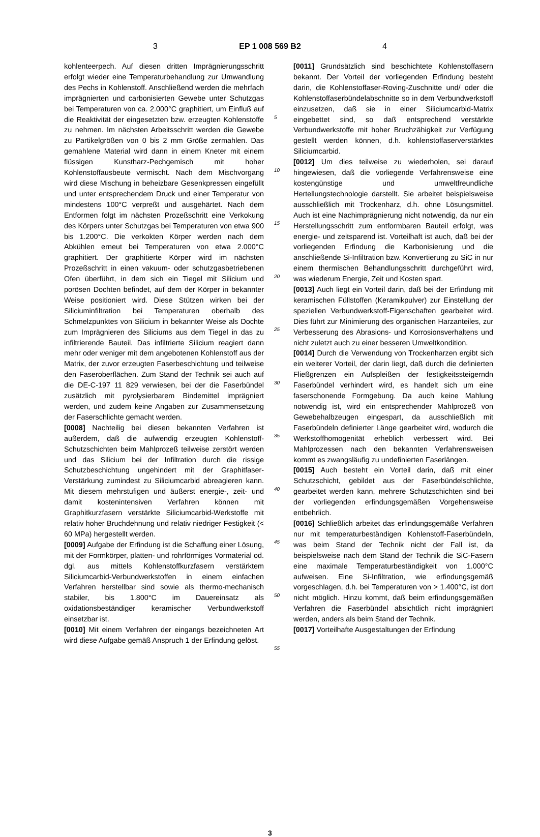3 EP 1 008 569 B2 4
kohlenteerpech. Auf diesen dritten Imprägnierungsschritt erfolgt wieder eine Temperaturbehandlung zur Umwandlung des Pechs in Kohlenstoff. Anschließend werden die mehrfach imprägnierten und carbonisierten Gewebe unter Schutzgas bei Temperaturen von ca. 2.000°C graphitiert, um Einfluß auf die Reaktivität der eingesetzten bzw. erzeugten Kohlenstoffe zu nehmen. Im nächsten Arbeitsschritt werden die Gewebe zu Partikelgrößen von 0 bis 2 mm Größe zermahlen. Das gemahlene Material wird dann in einem Kneter mit einem flüssigen Kunstharz-Pechgemisch mit hoher Kohlenstoffausbeute vermischt. Nach dem Mischvorgang wird diese Mischung in beheizbare Gesenkpressen eingefüllt und unter entsprechendem Druck und einer Temperatur von mindestens 100°C verpreßt und ausgehärtet. Nach dem Entformen folgt im nächsten Prozeßschritt eine Verkokung des Körpers unter Schutzgas bei Temperaturen von etwa 900 bis 1.200°C. Die verkokten Körper werden nach dem Abkühlen erneut bei Temperaturen von etwa 2.000°C graphitiert. Der graphitierte Körper wird im nächsten Prozeßschritt in einen vakuum- oder schutzgasbetriebenen Ofen überführt, in dem sich ein Tiegel mit Silicium und porösen Dochten befindet, auf dem der Körper in bekannter Weise positioniert wird. Diese Stützen wirken bei der Siliciuminfiltration bei Temperaturen oberhalb des Schmelzpunktes von Silicium in bekannter Weise als Dochte zum Imprägnieren des Siliciums aus dem Tiegel in das zu infiltrierende Bauteil. Das infiltrierte Silicium reagiert dann mehr oder weniger mit dem angebotenen Kohlenstoff aus der Matrix, der zuvor erzeugten Faserbeschichtung und teilweise den Faseroberflächen. Zum Stand der Technik sei auch auf die DE-C-197 11 829 verwiesen, bei der die Faserbündel zusätzlich mit pyrolysierbarem Bindemittel imprägniert werden, und zudem keine Angaben zur Zusammensetzung der Faserschlichte gemacht werden.
[0008] Nachteilig bei diesen bekannten Verfahren ist außerdem, daß die aufwendig erzeugten Kohlenstoff-Schutzschichten beim Mahlprozeß teilweise zerstört werden und das Silicium bei der Infiltration durch die rissige Schutzbeschichtung ungehindert mit der Graphitfaser-Verstärkung zumindest zu Siliciumcarbid abreagieren kann. Mit diesem mehrstufigen und äußerst energie-, zeit- und damit kostenintensiven Verfahren können mit Graphitkurzfasern verstärkte Siliciumcarbid-Werkstoffe mit relativ hoher Bruchdehnung und relativ niedriger Festigkeit (< 60 MPa) hergestellt werden.
[0009] Aufgabe der Erfindung ist die Schaffung einer Lösung, mit der Formkörper, platten- und rohrförmiges Vormaterial od. dgl. aus mittels Kohlenstoffkurzfasern verstärktem Siliciumcarbid-Verbundwerkstoffen in einem einfachen Verfahren herstellbar sind sowie als thermo-mechanisch stabiler, bis 1.800°C im Dauereinsatz als oxidationsbeständiger keramischer Verbundwerkstoff einsetzbar ist.
[0010] Mit einem Verfahren der eingangs bezeichneten Art wird diese Aufgabe gemäß Anspruch 1 der Erfindung gelöst.
5
10
15
20
25
30
35
40
45
50
55
[0011] Grundsätzlich sind beschichtete Kohlenstoffasern bekannt. Der Vorteil der vorliegenden Erfindung besteht darin, die Kohlenstoffaser-Roving-Zuschnitte und/ oder die Kohlenstoffaserbündelabschnitte so in dem Verbundwerkstoff einzusetzen, daß sie in einer Siliciumcarbid-Matrix eingebettet sind, so daß entsprechend verstärkte Verbundwerkstoffe mit hoher Bruchzähigkeit zur Verfügung gestellt werden können, d.h. kohlenstoffaserverstärktes Siliciumcarbid.
[0012] Um dies teilweise zu wiederholen, sei darauf hingewiesen, daß die vorliegende Verfahrensweise eine kostengünstige und umweltfreundliche Hertellungstechnologie darstellt. Sie arbeitet beispielsweise ausschließlich mit Trockenharz, d.h. ohne Lösungsmittel. Auch ist eine Nachimprägnierung nicht notwendig, da nur ein Herstellungsschritt zum entformbaren Bauteil erfolgt, was energie- und zeitsparend ist. Vorteilhaft ist auch, daß bei der vorliegenden Erfindung die Karbonisierung und die anschließende Si-Infiltration bzw. Konvertierung zu SiC in nur einem thermischen Behandlungsschritt durchgeführt wird, was wiederum Energie, Zeit und Kosten spart.
[0013] Auch liegt ein Vorteil darin, daß bei der Erfindung mit keramischen Füllstoffen (Keramikpulver) zur Einstellung der speziellen Verbundwerkstoff-Eigenschaften gearbeitet wird. Dies führt zur Minimierung des organischen Harzanteiles, zur Verbesserung des Abrasions- und Korrosionsverhaltens und nicht zuletzt auch zu einer besseren Umweltkondition.
[0014] Durch die Verwendung von Trockenharzen ergibt sich ein weiterer Vorteil, der darin liegt, daß durch die definierten Fließgrenzen ein Aufspleißen der festigkeitssteigerndn Faserbündel verhindert wird, es handelt sich um eine faserschonende Formgebung. Da auch keine Mahlung notwendig ist, wird ein entsprechender Mahlprozeß von Gewebehalbzeugen eingespart, da ausschließlich mit Faserbündeln definierter Länge gearbeitet wird, wodurch die Werkstoffhomogenität erheblich verbessert wird. Bei Mahlprozessen nach den bekannten Verfahrensweisen kommt es zwangsläufig zu undefinierten Faserlängen.
[0015] Auch besteht ein Vorteil darin, daß mit einer Schutzschicht, gebildet aus der Faserbündelschlichte, gearbeitet werden kann, mehrere Schutzschichten sind bei der vorliegenden erfindungsgemäßen Vorgehensweise entbehrlich.
[0016] Schließlich arbeitet das erfindungsgemäße Verfahren nur mit temperaturbeständigen Kohlenstoff-Faserbündeln, was beim Stand der Technik nicht der Fall ist, da beispielsweise nach dem Stand der Technik die SiC-Fasern eine maximale Temperaturbeständigkeit von 1.000°C aufweisen. Eine Si-Infiltration, wie erfindungsgemäß vorgeschlagen, d.h. bei Temperaturen von > 1.400°C, ist dort nicht möglich. Hinzu kommt, daß beim erfindungsgemäßen Verfahren die Faserbündel absichtlich nicht imprägniert werden, anders als beim Stand der Technik.
[0017] Vorteilhafte Ausgestaltungen der Erfindung
3